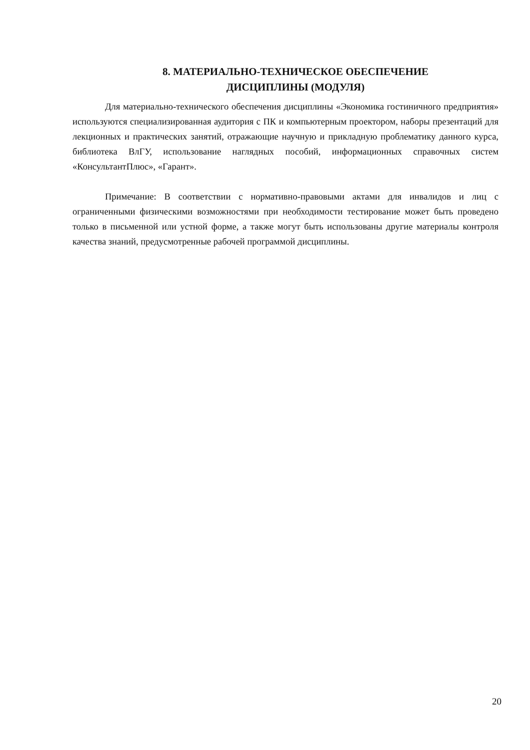8. МАТЕРИАЛЬНО-ТЕХНИЧЕСКОЕ ОБЕСПЕЧЕНИЕ
ДИСЦИПЛИНЫ (МОДУЛЯ)
Для материально-технического обеспечения дисциплины «Экономика гостиничного предприятия» используются специализированная аудитория с ПК и компьютерным проектором, наборы презентаций для лекционных и практических занятий, отражающие научную и прикладную проблематику данного курса, библиотека ВлГУ, использование наглядных пособий, информационных справочных систем «КонсультантПлюс», «Гарант».
Примечание: В соответствии с нормативно-правовыми актами для инвалидов и лиц с ограниченными физическими возможностями при необходимости тестирование может быть проведено только в письменной или устной форме, а также могут быть использованы другие материалы контроля качества знаний, предусмотренные рабочей программой дисциплины.
20